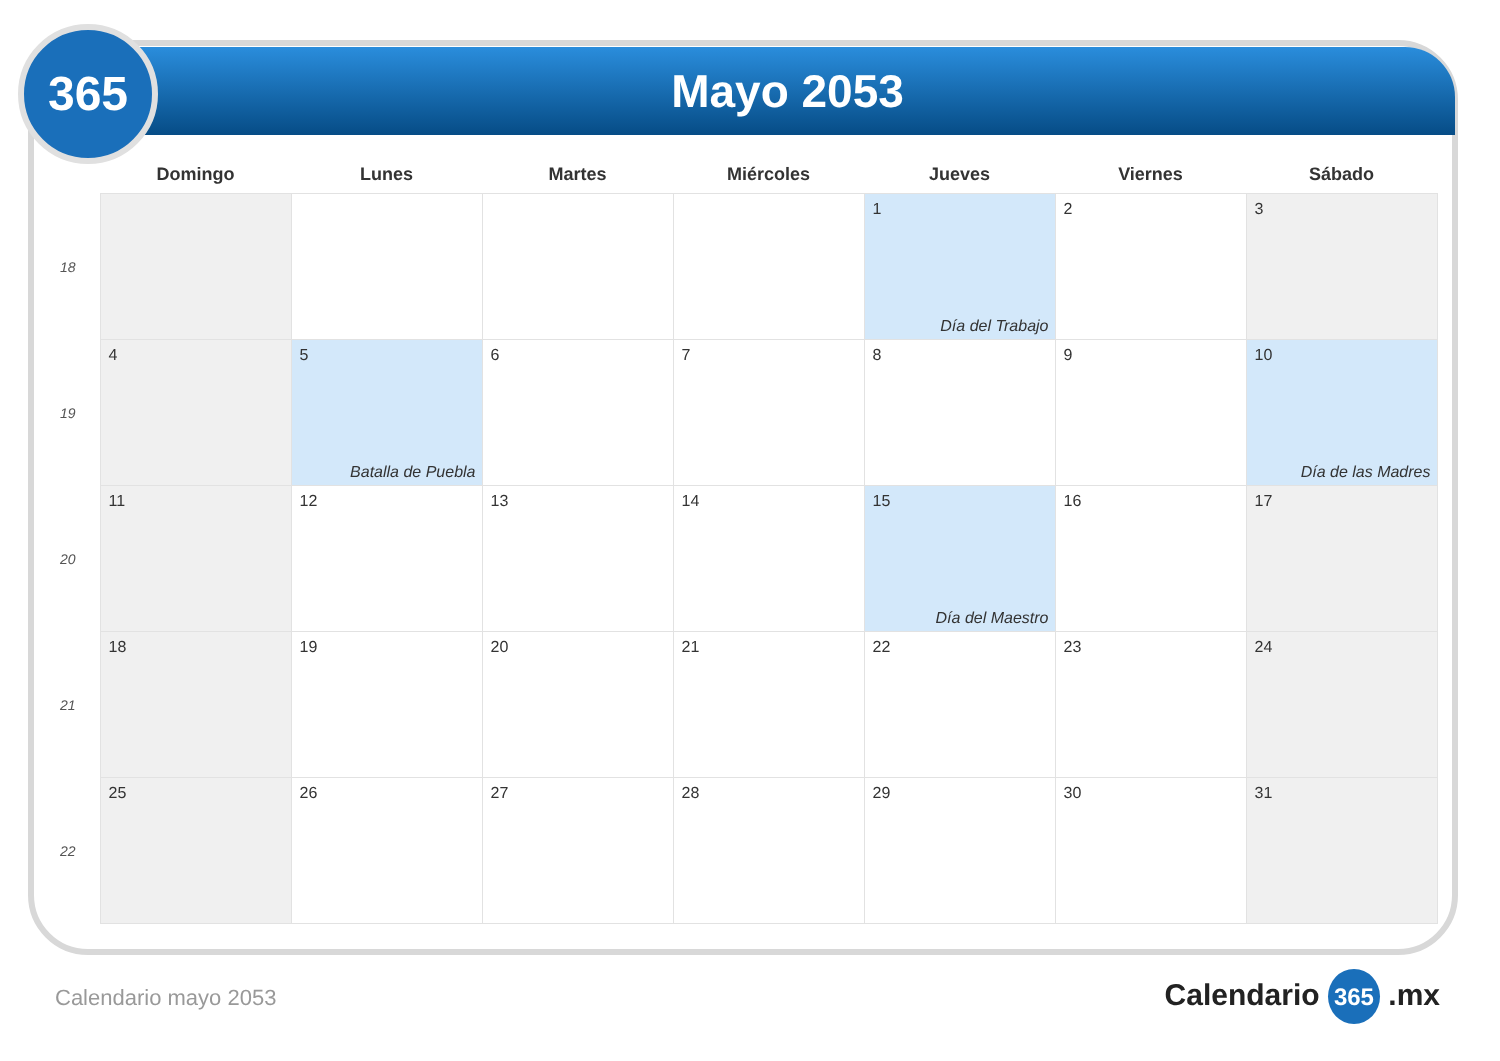Mayo 2053
365
| | Domingo | Lunes | Martes | Miércoles | Jueves | Viernes | Sábado |
| --- | --- | --- | --- | --- | --- | --- | --- |
| 18 | | | | | 1 Día del Trabajo | 2 | 3 |
| 19 | 4 | 5 Batalla de Puebla | 6 | 7 | 8 | 9 | 10 Día de las Madres |
| 20 | 11 | 12 | 13 | 14 | 15 Día del Maestro | 16 | 17 |
| 21 | 18 | 19 | 20 | 21 | 22 | 23 | 24 |
| 22 | 25 | 26 | 27 | 28 | 29 | 30 | 31 |
Calendario mayo 2053 Calendario 365 .mx